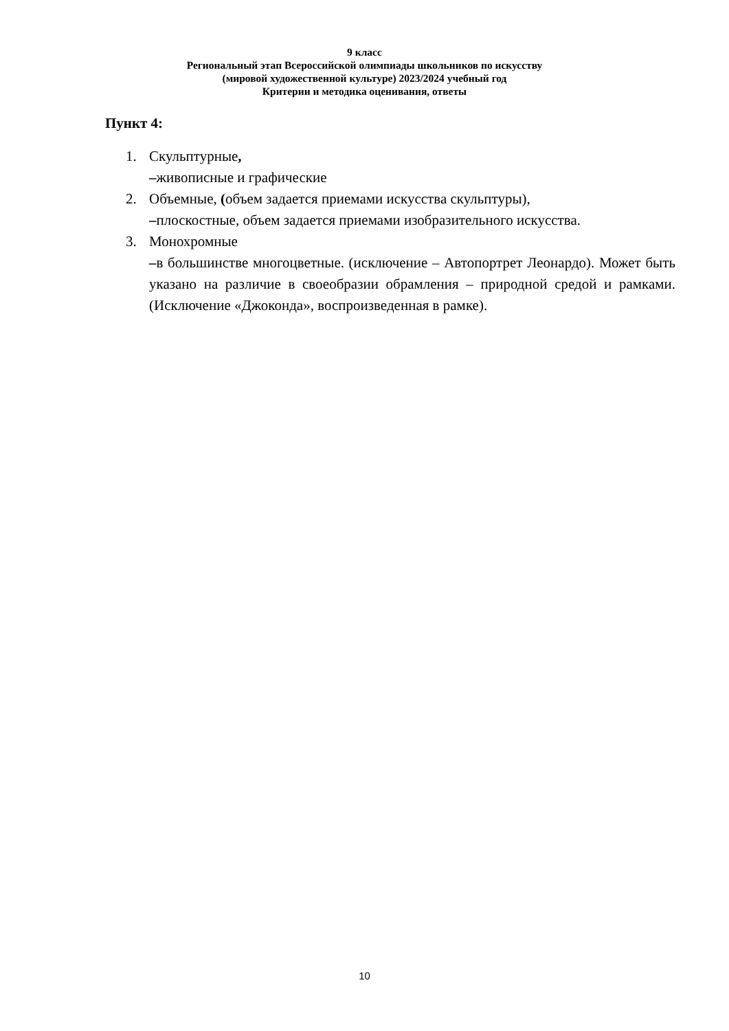9 класс
Региональный этап Всероссийской олимпиады школьников по искусству
(мировой художественной культуре) 2023/2024 учебный год
Критерии и методика оценивания, ответы
Пункт 4:
1. Скульптурные,
–живописные и графические
2. Объемные, (объем задается приемами искусства скульптуры),
–плоскостные, объем задается приемами изобразительного искусства.
3. Монохромные
–в большинстве многоцветные. (исключение – Автопортрет Леонардо). Может быть указано на различие в своеобразии обрамления – природной средой и рамками. (Исключение «Джоконда», воспроизведенная в рамке).
10